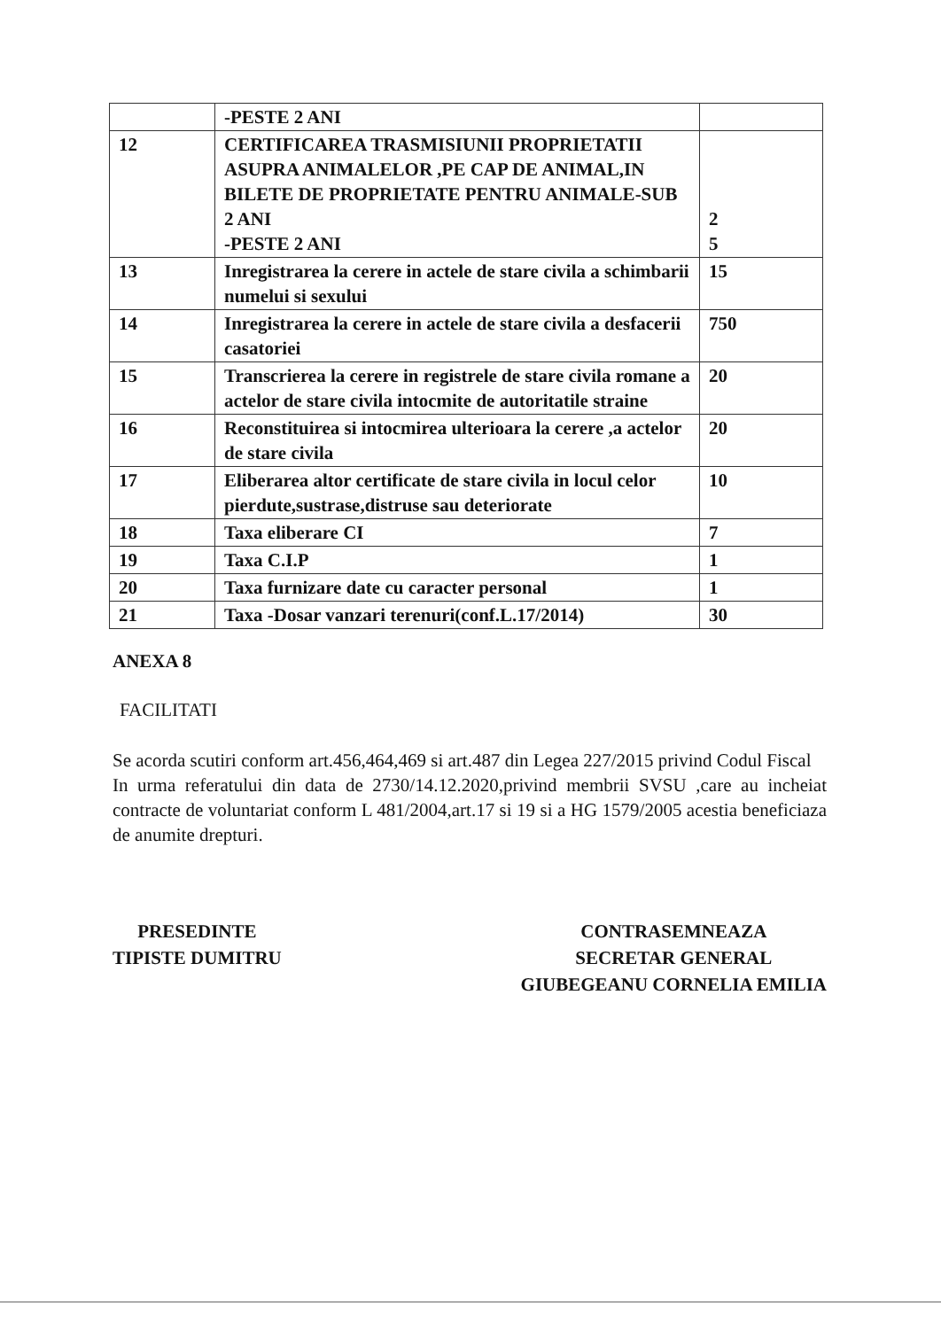| | -PESTE 2 ANI | |
| 12 | CERTIFICAREA TRASMISIUNII PROPRIETATII ASUPRA ANIMALELOR ,PE CAP DE ANIMAL,IN BILETE DE PROPRIETATE PENTRU ANIMALE-SUB 2 ANI -PESTE 2 ANI | 2 5 |
| 13 | Inregistrarea la cerere in actele de stare civila a schimbarii numelui si sexului | 15 |
| 14 | Inregistrarea la cerere in actele de stare civila a desfacerii casatoriei | 750 |
| 15 | Transcrierea la cerere in registrele de stare civila romane a actelor de stare civila intocmite de autoritatile straine | 20 |
| 16 | Reconstituirea si intocmirea ulterioara la cerere ,a actelor de stare civila | 20 |
| 17 | Eliberarea altor certificate de stare civila in locul celor pierdute,sustrase,distruse sau deteriorate | 10 |
| 18 | Taxa eliberare CI | 7 |
| 19 | Taxa C.I.P | 1 |
| 20 | Taxa furnizare date cu caracter personal | 1 |
| 21 | Taxa -Dosar vanzari terenuri(conf.L.17/2014) | 30 |
ANEXA 8
FACILITATI
Se acorda scutiri conform art.456,464,469 si art.487 din Legea 227/2015 privind Codul Fiscal
In urma referatului din data de 2730/14.12.2020,privind membrii SVSU ,care au incheiat contracte de voluntariat conform L 481/2004,art.17 si 19 si a HG 1579/2005 acestia beneficiaza de anumite drepturi.
PRESEDINTE
TIPISTE DUMITRU
CONTRASEMNEAZA
SECRETAR GENERAL
GIUBEGEANU CORNELIA EMILIA